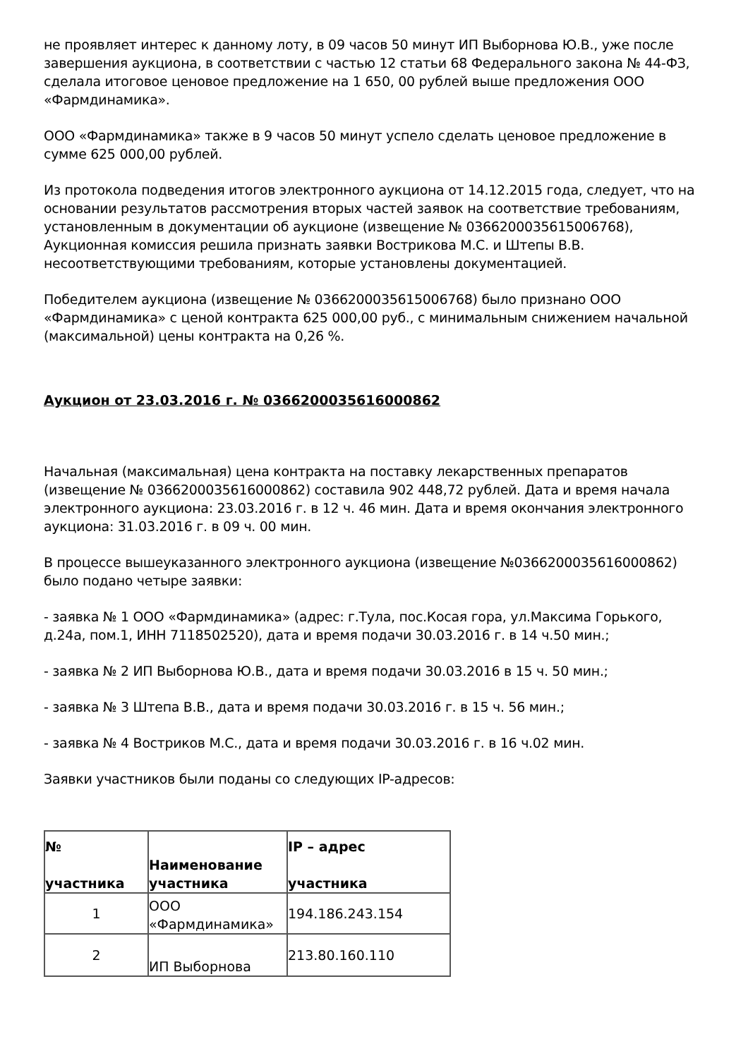не проявляет интерес к данному лоту, в 09 часов 50 минут ИП Выборнова Ю.В., уже после завершения аукциона, в соответствии с частью 12 статьи 68 Федерального закона № 44-ФЗ, сделала итоговое ценовое предложение на 1 650, 00 рублей выше предложения ООО «Фармдинамика».
ООО «Фармдинамика» также в 9 часов 50 минут успело сделать ценовое предложение в сумме 625 000,00 рублей.
Из протокола подведения итогов электронного аукциона от 14.12.2015 года, следует, что на основании результатов рассмотрения вторых частей заявок на соответствие требованиям, установленным в документации об аукционе (извещение № 0366200035615006768), Аукционная комиссия решила признать заявки Вострикова М.С. и Штепы В.В. несоответствующими требованиям, которые установлены документацией.
Победителем аукциона (извещение № 0366200035615006768) было признано ООО «Фармдинамика» с ценой контракта 625 000,00 руб., с минимальным снижением начальной (максимальной) цены контракта на 0,26 %.
Аукцион от 23.03.2016 г. № 0366200035616000862
Начальная (максимальная) цена контракта на поставку лекарственных препаратов (извещение № 0366200035616000862) составила 902 448,72 рублей. Дата и время начала электронного аукциона: 23.03.2016 г. в 12 ч. 46 мин. Дата и время окончания электронного аукциона: 31.03.2016 г. в 09 ч. 00 мин.
В процессе вышеуказанного электронного аукциона (извещение №0366200035616000862) было подано четыре заявки:
- заявка № 1 ООО «Фармдинамика» (адрес: г.Тула, пос.Косая гора, ул.Максима Горького, д.24а, пом.1, ИНН 7118502520), дата и время подачи 30.03.2016 г. в 14 ч.50 мин.;
- заявка № 2 ИП Выборнова Ю.В., дата и время подачи 30.03.2016 в 15 ч. 50 мин.;
- заявка № 3 Штепа В.В., дата и время подачи 30.03.2016 г. в 15 ч. 56 мин.;
- заявка № 4 Востриков М.С., дата и время подачи 30.03.2016 г. в 16 ч.02 мин.
Заявки участников были поданы со следующих IP-адресов:
| № участника | Наименование участника | IP – адрес участника |
| --- | --- | --- |
| 1 | ООО «Фармдинамика» | 194.186.243.154 |
| 2 | ИП Выборнова | 213.80.160.110 |